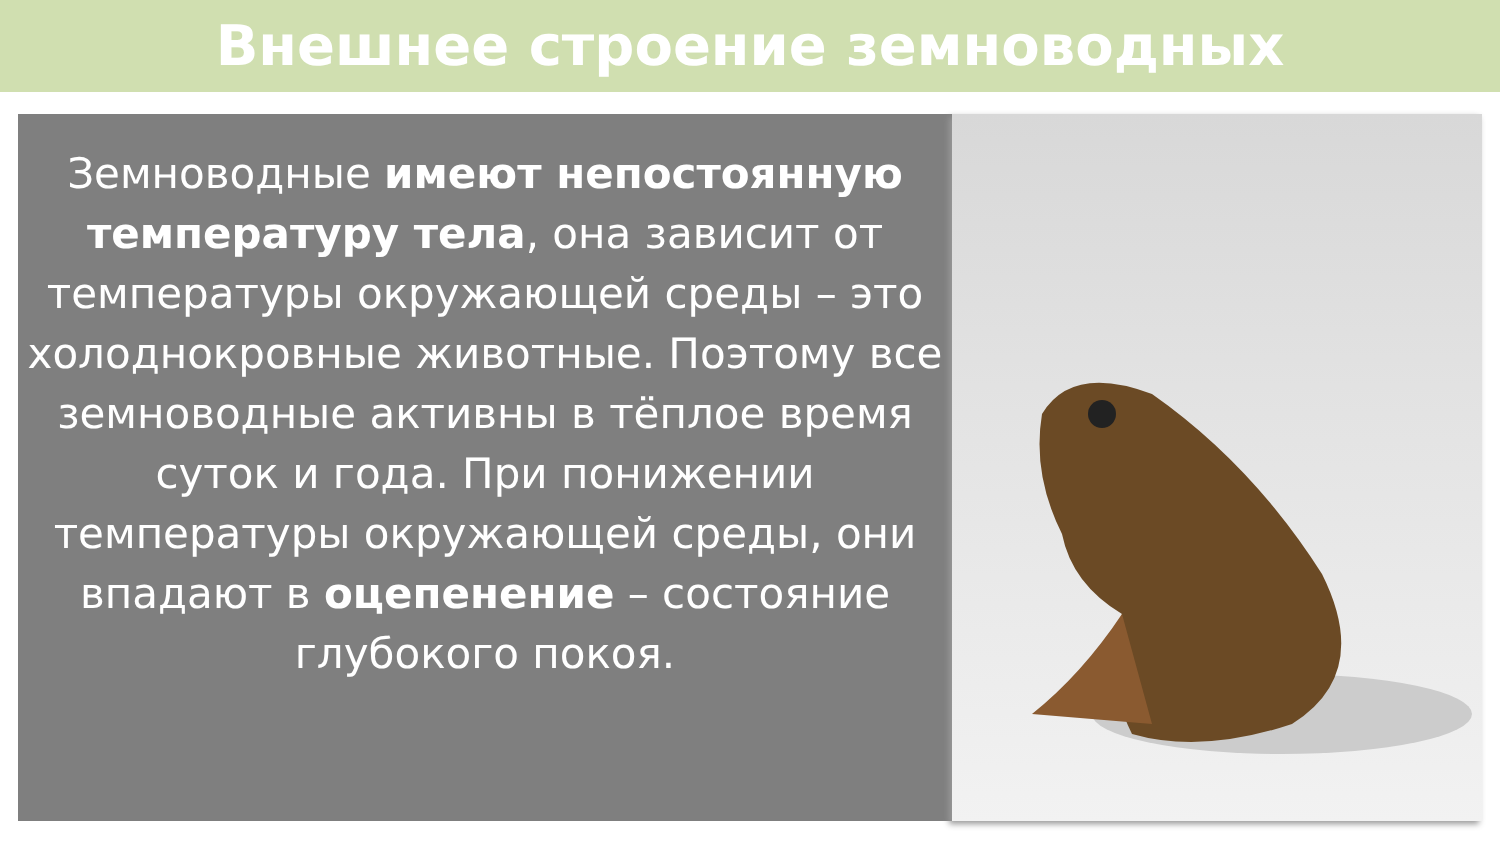Внешнее строение земноводных
Земноводные имеют непостоянную температуру тела, она зависит от температуры окружающей среды – это холоднокровные животные. Поэтому все земноводные активны в тёплое время суток и года. При понижении температуры окружающей среды, они впадают в оцепенение – состояние глубокого покоя.